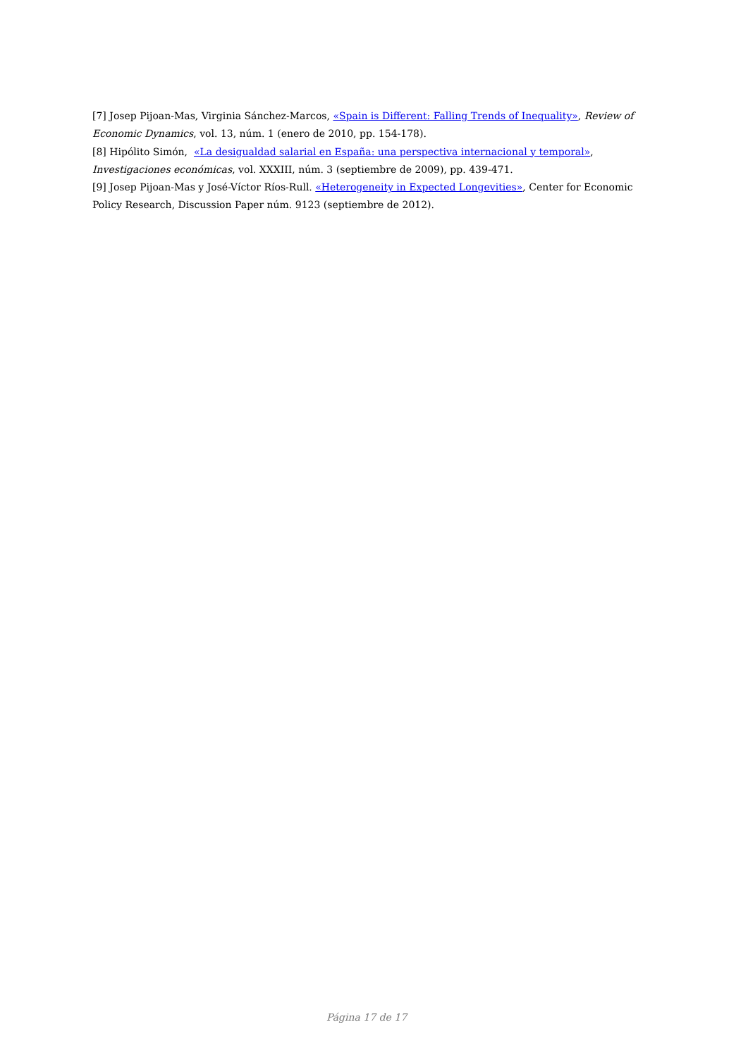[7] Josep Pijoan-Mas, Virginia Sánchez-Marcos, «Spain is Different: Falling Trends of Inequality», Review of Economic Dynamics, vol. 13, núm. 1 (enero de 2010, pp. 154-178).
[8] Hipólito Simón, «La desigualdad salarial en España: una perspectiva internacional y temporal», Investigaciones económicas, vol. XXXIII, núm. 3 (septiembre de 2009), pp. 439-471.
[9] Josep Pijoan-Mas y José-Víctor Ríos-Rull. «Heterogeneity in Expected Longevities», Center for Economic Policy Research, Discussion Paper núm. 9123 (septiembre de 2012).
Página 17 de 17